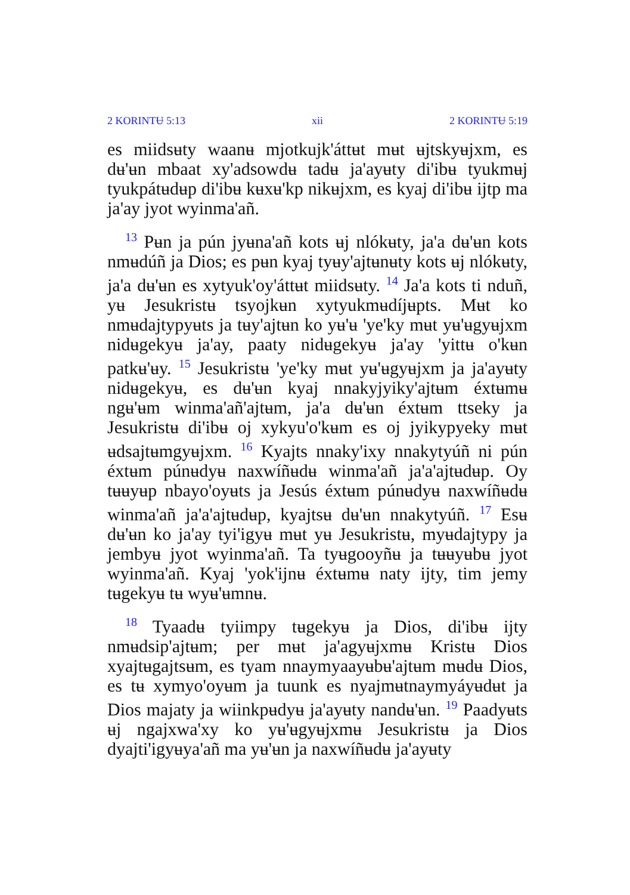2 KORINTɄ 5:13 xii 2 KORINTɄ 5:19
es miidsʉty waanʉ mjotkujk'áttʉt mʉt ʉjtskyʉjxm, es dʉ'ʉn mbaat xy'adsowdʉ tadʉ ja'ayʉty di'ibʉ tyukmʉj tyukpátʉdʉp di'ibʉ kʉxʉ'kp nikʉjxm, es kyaj di'ibʉ ijtp ma ja'ay jyot wyinma'añ.
<sup>13</sup> Pʉn ja pún jyʉna'añ kots ʉj nlókʉty, ja'a dʉ'ʉn kots nmʉdúñ ja Dios; es pʉn kyaj tyʉy'ajtʉnʉty kots ʉj nlókʉty, ja'a dʉ'ʉn es xytyuk'oy'áttʉt miidsʉty. <sup>14</sup> Ja'a kots ti nduñ, yʉ Jesukristʉ tsyojkʉn xytyukmʉdíjʉpts. Mʉt ko nmʉdajtypyʉts ja tʉy'ajtʉn ko yʉ'ʉ 'ye'ky mʉt yʉ'ʉgyʉjxm nidʉgekyʉ ja'ay, paaty nidʉgekyʉ ja'ay 'yittʉ o'kʉn patkʉ'ʉy. <sup>15</sup> Jesukristʉ 'ye'ky mʉt yʉ'ʉgyʉjxm ja ja'ayʉty nidʉgekyʉ, es dʉ'ʉn kyaj nnakyjyiky'ajtʉm éxtʉmʉ ngʉ'ʉm winma'añ'ajtʉm, ja'a dʉ'ʉn éxtʉm ttseky ja Jesukristʉ di'ibʉ oj xykyu'o'kʉm es oj jyikypyeky mʉt ʉdsajtʉmgyʉjxm. <sup>16</sup> Kyajts nnaky'ixy nnakytyúñ ni pún éxtʉm púnʉdyʉ naxwíñʉdʉ winma'añ ja'a'ajtʉdʉp. Oy tʉʉyʉp nbayo'oyʉts ja Jesús éxtʉm púnʉdyʉ naxwíñʉdʉ winma'añ ja'a'ajtʉdʉp, kyajtsʉ dʉ'ʉn nnakytyúñ. <sup>17</sup> Esʉ dʉ'ʉn ko ja'ay tyi'igyʉ mʉt yʉ Jesukristʉ, myʉdajtypy ja jembyʉ jyot wyinma'añ. Ta tyʉgooyñʉ ja tʉʉyʉbʉ jyot wyinma'añ. Kyaj 'yok'ijnʉ éxtʉmʉ naty ijty, tim jemy tʉgekyʉ tʉ wyʉ'ʉmnʉ.
<sup>18</sup> Tyaadʉ tyiimpy tʉgekyʉ ja Dios, di'ibʉ ijty nmʉdsip'ajtʉm; per mʉt ja'agyʉjxmʉ Kristʉ Dios xyajtʉgajtsʉm, es tyam nnaymyaayʉbʉ'ajtʉm mʉdʉ Dios, es tʉ xymyo'oyʉm ja tuunk es nyajmʉtnaymyáyʉdʉt ja Dios majaty ja wiinkpʉdyʉ ja'ayʉty nandʉ'ʉn. <sup>19</sup> Paadyʉts ʉj ngajxwa'xy ko yʉ'ʉgyʉjxmʉ Jesukristʉ ja Dios dyajti'igyʉya'añ ma yʉ'ʉn ja naxwíñʉdʉ ja'ayʉty